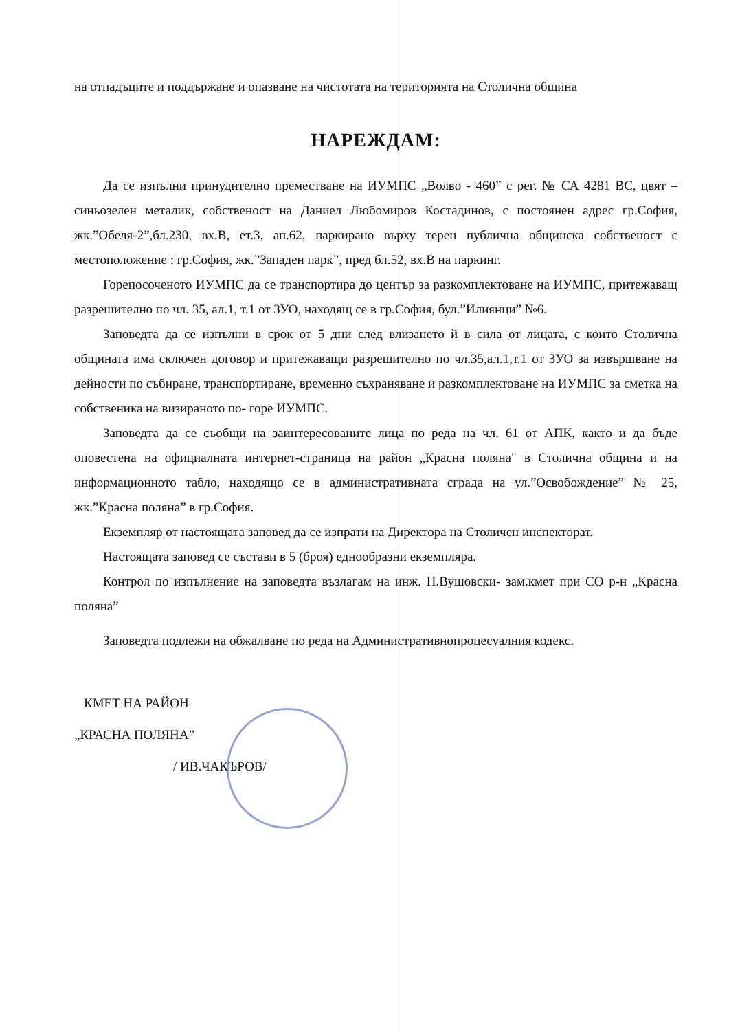на отпадъците и поддържане и опазване на чистотата на територията на Столична община
НАРЕЖДАМ:
Да се изпълни принудително преместване на ИУМПС „Волво - 460” с рег. № СА 4281 ВС, цвят –синьозелен металик, собственост на Даниел Любомиров Костадинов, с постоянен адрес гр.София, жк.”Обеля-2”,бл.230, вх.В, ет.3, ап.62, паркирано върху терен публична общинска собственост с местоположение : гр.София, жк.”Западен парк”, пред бл.52, вх.В на паркинг.
Горепосоченото ИУМПС да се транспортира до център за разкомплектоване на ИУМПС, притежаващ разрешително по чл. 35, ал.1, т.1 от ЗУО, находящ се в гр.София, бул.”Илиянци” №6.
Заповедта да се изпълни в срок от 5 дни след влизането й в сила от лицата, с които Столична общината има сключен договор и притежаващи разрешително по чл.35,ал.1,т.1 от ЗУО за извършване на дейности по събиране, транспортиране, временно съхраняване и разкомплектоване на ИУМПС за сметка на собственика на визираното по- горе ИУМПС.
Заповедта да се съобщи на заинтересованите лица по реда на чл. 61 от АПК, както и да бъде оповестена на официалната интернет-страница на район „Красна поляна" в Столична община и на информационното табло, находящо се в административната сграда на ул.”Освобождение” № 25, жк.”Красна поляна” в гр.София.
Екземпляр от настоящата заповед да се изпрати на Директора на Столичен инспекторат.
Настоящата заповед се състави в 5 (броя) еднообразни екземпляра.
Контрол по изпълнение на заповедта възлагам на инж. Н.Вушовски- зам.кмет при СО р-н „Красна поляна”
Заповедта подлежи на обжалване по реда на Административнопроцесуалния кодекс.
КМЕТ НА РАЙОН
„КРАСНА ПОЛЯНА”
/ ИВ.ЧАКЪРОВ/